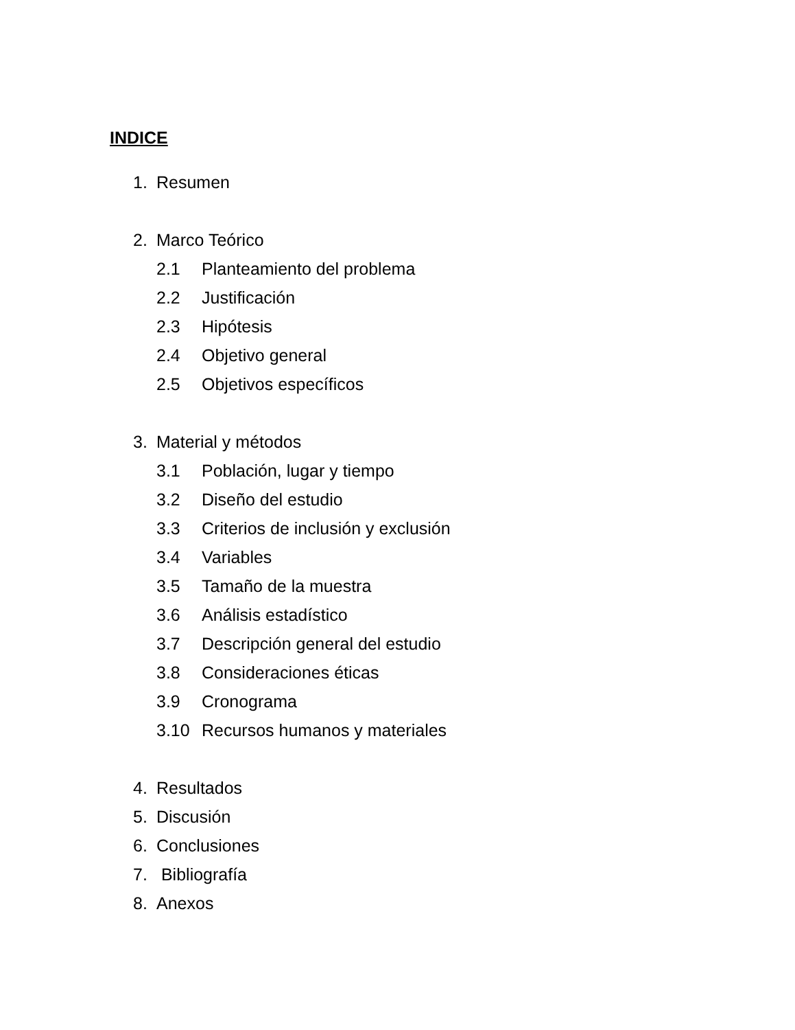INDICE
1. Resumen
2. Marco Teórico
2.1 Planteamiento del problema
2.2 Justificación
2.3 Hipótesis
2.4 Objetivo general
2.5 Objetivos específicos
3. Material y métodos
3.1 Población, lugar y tiempo
3.2 Diseño del estudio
3.3 Criterios de inclusión y exclusión
3.4 Variables
3.5 Tamaño de la muestra
3.6 Análisis estadístico
3.7 Descripción general del estudio
3.8 Consideraciones éticas
3.9 Cronograma
3.10 Recursos humanos y materiales
4. Resultados
5. Discusión
6. Conclusiones
7. Bibliografía
8. Anexos